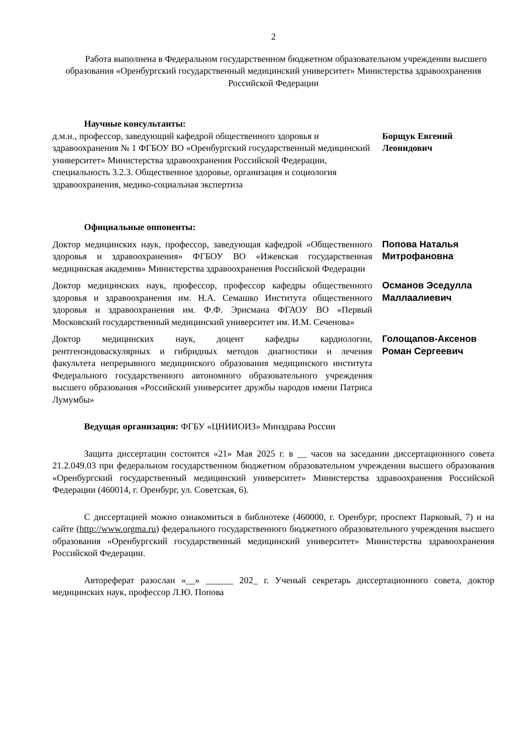2
Работа выполнена в Федеральном государственном бюджетном образовательном учреждении высшего образования «Оренбургский государственный медицинский университет» Министерства здравоохранения Российской Федерации
Научные консультанты:
д.м.н., профессор, заведующий кафедрой общественного здоровья и здравоохранения № 1 ФГБОУ ВО «Оренбургский государственный медицинский университет» Министерства здравоохранения Российской Федерации, специальность 3.2.3. Общественное здоровье, организация и социология здравоохранения, медико-социальная экспертиза
Борщук Евгений Леонидович
Официальные оппоненты:
Доктор медицинских наук, профессор, заведующая кафедрой «Общественного здоровья и здравоохранения» ФГБОУ ВО «Ижевская государственная медицинская академия» Министерства здравоохранения Российской Федерации
Попова Наталья Митрофановна
Доктор медицинских наук, профессор, профессор кафедры общественного здоровья и здравоохранения им. Н.А. Семашко Института общественного здоровья и здравоохранения им. Ф.Ф. Эрисмана ФГАОУ ВО «Первый Московский государственный медицинский университет им. И.М. Сеченова»
Османов Эседулла Маллаалиевич
Доктор медицинских наук, доцент кафедры кардиологии, рентгенэндоваскулярных и гибридных методов диагностики и лечения факультета непрерывного медицинского образования медицинского института Федерального государственного автономного образовательного учреждения высшего образования «Российский университет дружбы народов имени Патриса Лумумбы»
Голощапов-Аксенов Роман Сергеевич
Ведущая организация: ФГБУ «ЦНИИОИЗ» Минздрава России
Защита диссертации состоится «21» Мая 2025 г. в __ часов на заседании диссертационного совета 21.2.049.03 при федеральном государственном бюджетном образовательном учреждении высшего образования «Оренбургский государственный медицинский университет» Министерства здравоохранения Российской Федерации (460014, г. Оренбург, ул. Советская, 6).
С диссертацией можно ознакомиться в библиотеке (460000, г. Оренбург, проспект Парковый, 7) и на сайте (http://www.orgma.ru) федерального государственного бюджетного образовательного учреждения высшего образования «Оренбургский государственный медицинский университет» Министерства здравоохранения Российской Федерации.
Автореферат разослан «__» ______ 202_ г. Ученый секретарь диссертационного совета, доктор медицинских наук, профессор Л.Ю. Попова